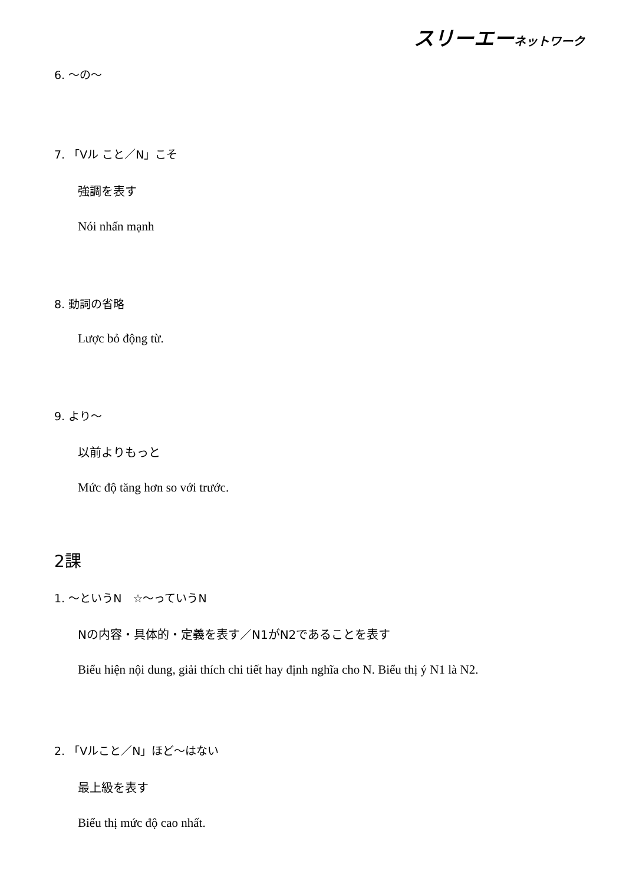スリーエーネットワーク
6. ～の～
7. 「Vル こと／N」こそ
強調を表す
Nói nhấn mạnh
8. 動詞の省略
Lược bỏ động từ.
9. より～
以前よりもっと
Mức độ tăng hơn so với trước.
2課
1. ～というN　☆～っていうN
Nの内容・具体的・定義を表す／N1がN2であることを表す
Biểu hiện nội dung, giải thích chi tiết hay định nghĩa cho N. Biểu thị ý N1 là N2.
2. 「Vルこと／N」ほど～はない
最上級を表す
Biểu thị mức độ cao nhất.